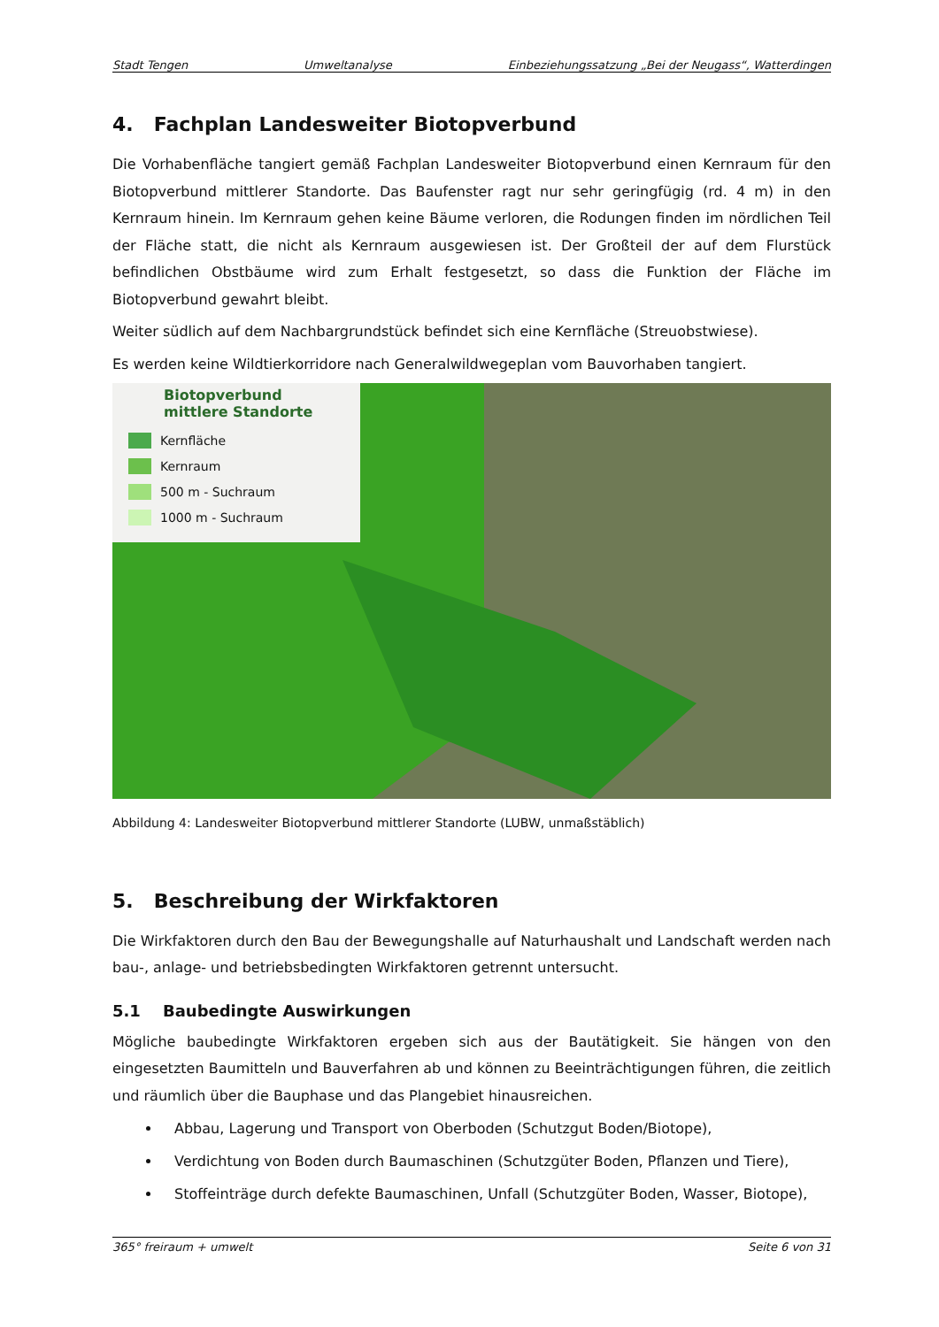Stadt Tengen Umweltanalyse Einbeziehungssatzung „Bei der Neugass“, Watterdingen
4. Fachplan Landesweiter Biotopverbund
Die Vorhabenfläche tangiert gemäß Fachplan Landesweiter Biotopverbund einen Kernraum für den Biotopverbund mittlerer Standorte. Das Baufenster ragt nur sehr geringfügig (rd. 4 m) in den Kernraum hinein. Im Kernraum gehen keine Bäume verloren, die Rodungen finden im nördlichen Teil der Fläche statt, die nicht als Kernraum ausgewiesen ist. Der Großteil der auf dem Flurstück befindlichen Obstbäume wird zum Erhalt festgesetzt, so dass die Funktion der Fläche im Biotopverbund gewahrt bleibt.
Weiter südlich auf dem Nachbargrundstück befindet sich eine Kernfläche (Streuobstwiese).
Es werden keine Wildtierkorridore nach Generalwildwegeplan vom Bauvorhaben tangiert.
Biotopverbund mittlere Standorte
Kernfläche
Kernraum
500 m - Suchraum
1000 m - Suchraum
Abbildung 4: Landesweiter Biotopverbund mittlerer Standorte (LUBW, unmaßstäblich)
5. Beschreibung der Wirkfaktoren
Die Wirkfaktoren durch den Bau der Bewegungshalle auf Naturhaushalt und Landschaft werden nach bau-, anlage- und betriebsbedingten Wirkfaktoren getrennt untersucht.
5.1 Baubedingte Auswirkungen
Mögliche baubedingte Wirkfaktoren ergeben sich aus der Bautätigkeit. Sie hängen von den eingesetzten Baumitteln und Bauverfahren ab und können zu Beeinträchtigungen führen, die zeitlich und räumlich über die Bauphase und das Plangebiet hinausreichen.
Abbau, Lagerung und Transport von Oberboden (Schutzgut Boden/Biotope),
Verdichtung von Boden durch Baumaschinen (Schutzgüter Boden, Pflanzen und Tiere),
Stoffeinträge durch defekte Baumaschinen, Unfall (Schutzgüter Boden, Wasser, Biotope),
365° freiraum + umwelt Seite 6 von 31